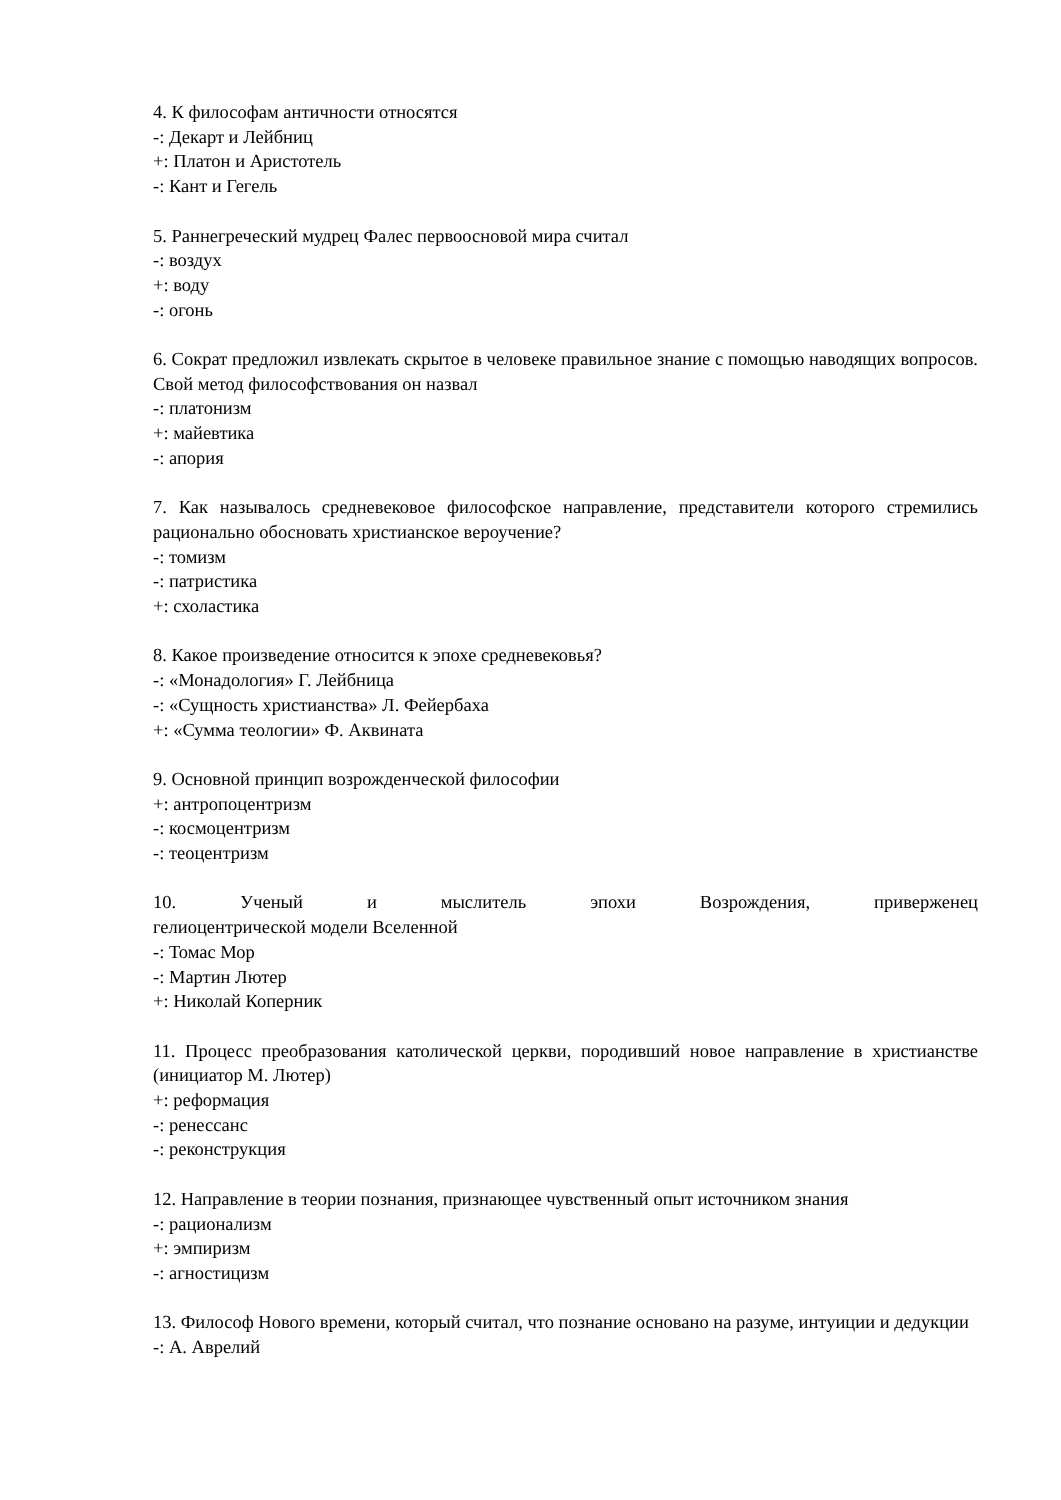4. К философам античности относятся
-: Декарт и Лейбниц
+: Платон и Аристотель
-: Кант и Гегель
5. Раннегреческий мудрец Фалес первоосновой мира считал
-: воздух
+: воду
-: огонь
6. Сократ предложил извлекать скрытое в человеке правильное знание с помощью наводящих вопросов. Свой метод философствования он назвал
-: платонизм
+: майевтика
-: апория
7. Как называлось средневековое философское направление, представители которого стремились рационально обосновать христианское вероучение?
-: томизм
-: патристика
+: схоластика
8. Какое произведение относится к эпохе средневековья?
-: «Монадология» Г. Лейбница
-: «Сущность христианства» Л. Фейербаха
+: «Сумма теологии» Ф. Аквината
9. Основной принцип возрожденческой философии
+: антропоцентризм
-: космоцентризм
-: теоцентризм
10. Ученый и мыслитель эпохи Возрождения, приверженец
гелиоцентрической модели Вселенной
-: Томас Мор
-: Мартин Лютер
+: Николай Коперник
11. Процесс преобразования католической церкви, породивший новое направление в христианстве (инициатор М. Лютер)
+: реформация
-: ренессанс
-: реконструкция
12. Направление в теории познания, признающее чувственный опыт источником знания
-: рационализм
+: эмпиризм
-: агностицизм
13. Философ Нового времени, который считал, что познание основано на разуме, интуиции и дедукции
-: А. Аврелий